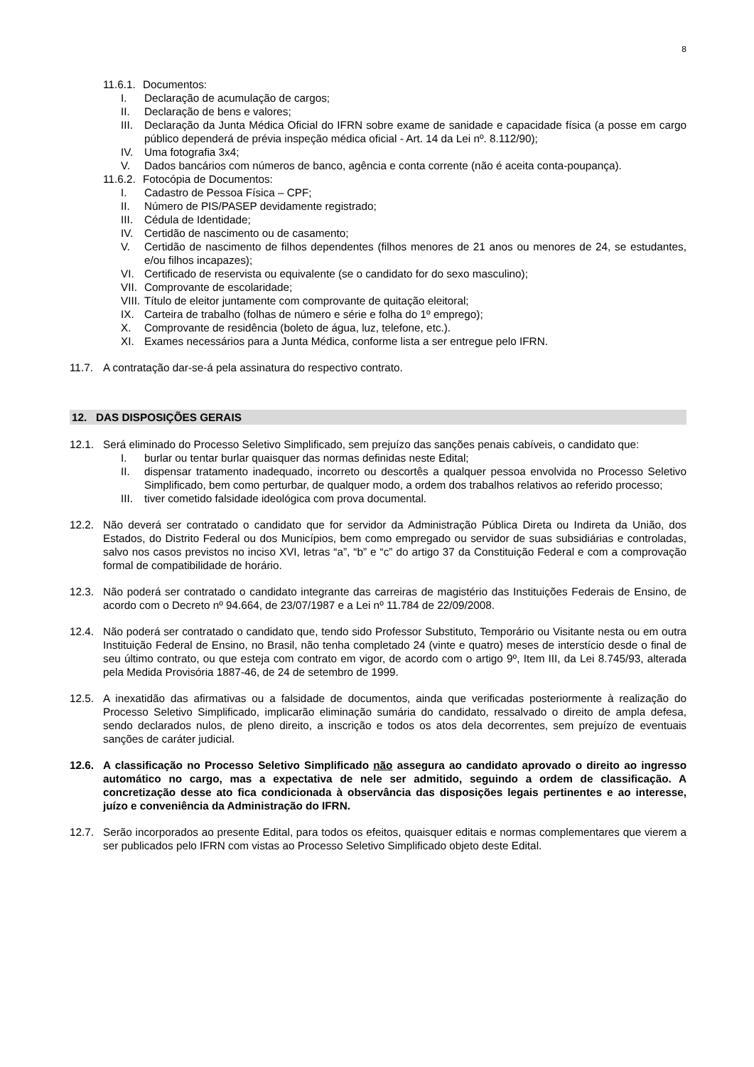8
11.6.1. Documentos:
I. Declaração de acumulação de cargos;
II. Declaração de bens e valores;
III. Declaração da Junta Médica Oficial do IFRN sobre exame de sanidade e capacidade física (a posse em cargo público dependerá de prévia inspeção médica oficial - Art. 14 da Lei nº. 8.112/90);
IV. Uma fotografia 3x4;
V. Dados bancários com números de banco, agência e conta corrente (não é aceita conta-poupança).
11.6.2. Fotocópia de Documentos:
I. Cadastro de Pessoa Física – CPF;
II. Número de PIS/PASEP devidamente registrado;
III. Cédula de Identidade;
IV. Certidão de nascimento ou de casamento;
V. Certidão de nascimento de filhos dependentes (filhos menores de 21 anos ou menores de 24, se estudantes, e/ou filhos incapazes);
VI. Certificado de reservista ou equivalente (se o candidato for do sexo masculino);
VII. Comprovante de escolaridade;
VIII. Título de eleitor juntamente com comprovante de quitação eleitoral;
IX. Carteira de trabalho (folhas de número e série e folha do 1º emprego);
X. Comprovante de residência (boleto de água, luz, telefone, etc.).
XI. Exames necessários para a Junta Médica, conforme lista a ser entregue pelo IFRN.
11.7. A contratação dar-se-á pela assinatura do respectivo contrato.
12. DAS DISPOSIÇÕES GERAIS
12.1. Será eliminado do Processo Seletivo Simplificado, sem prejuízo das sanções penais cabíveis, o candidato que:
I. burlar ou tentar burlar quaisquer das normas definidas neste Edital;
II. dispensar tratamento inadequado, incorreto ou descortês a qualquer pessoa envolvida no Processo Seletivo Simplificado, bem como perturbar, de qualquer modo, a ordem dos trabalhos relativos ao referido processo;
III. tiver cometido falsidade ideológica com prova documental.
12.2. Não deverá ser contratado o candidato que for servidor da Administração Pública Direta ou Indireta da União, dos Estados, do Distrito Federal ou dos Municípios, bem como empregado ou servidor de suas subsidiárias e controladas, salvo nos casos previstos no inciso XVI, letras “a”, “b” e “c” do artigo 37 da Constituição Federal e com a comprovação formal de compatibilidade de horário.
12.3. Não poderá ser contratado o candidato integrante das carreiras de magistério das Instituições Federais de Ensino, de acordo com o Decreto nº 94.664, de 23/07/1987 e a Lei nº 11.784 de 22/09/2008.
12.4. Não poderá ser contratado o candidato que, tendo sido Professor Substituto, Temporário ou Visitante nesta ou em outra Instituição Federal de Ensino, no Brasil, não tenha completado 24 (vinte e quatro) meses de interstício desde o final de seu último contrato, ou que esteja com contrato em vigor, de acordo com o artigo 9º, Item III, da Lei 8.745/93, alterada pela Medida Provisória 1887-46, de 24 de setembro de 1999.
12.5. A inexatidão das afirmativas ou a falsidade de documentos, ainda que verificadas posteriormente à realização do Processo Seletivo Simplificado, implicarão eliminação sumária do candidato, ressalvado o direito de ampla defesa, sendo declarados nulos, de pleno direito, a inscrição e todos os atos dela decorrentes, sem prejuízo de eventuais sanções de caráter judicial.
12.6. A classificação no Processo Seletivo Simplificado não assegura ao candidato aprovado o direito ao ingresso automático no cargo, mas a expectativa de nele ser admitido, seguindo a ordem de classificação. A concretização desse ato fica condicionada à observância das disposições legais pertinentes e ao interesse, juízo e conveniência da Administração do IFRN.
12.7. Serão incorporados ao presente Edital, para todos os efeitos, quaisquer editais e normas complementares que vierem a ser publicados pelo IFRN com vistas ao Processo Seletivo Simplificado objeto deste Edital.